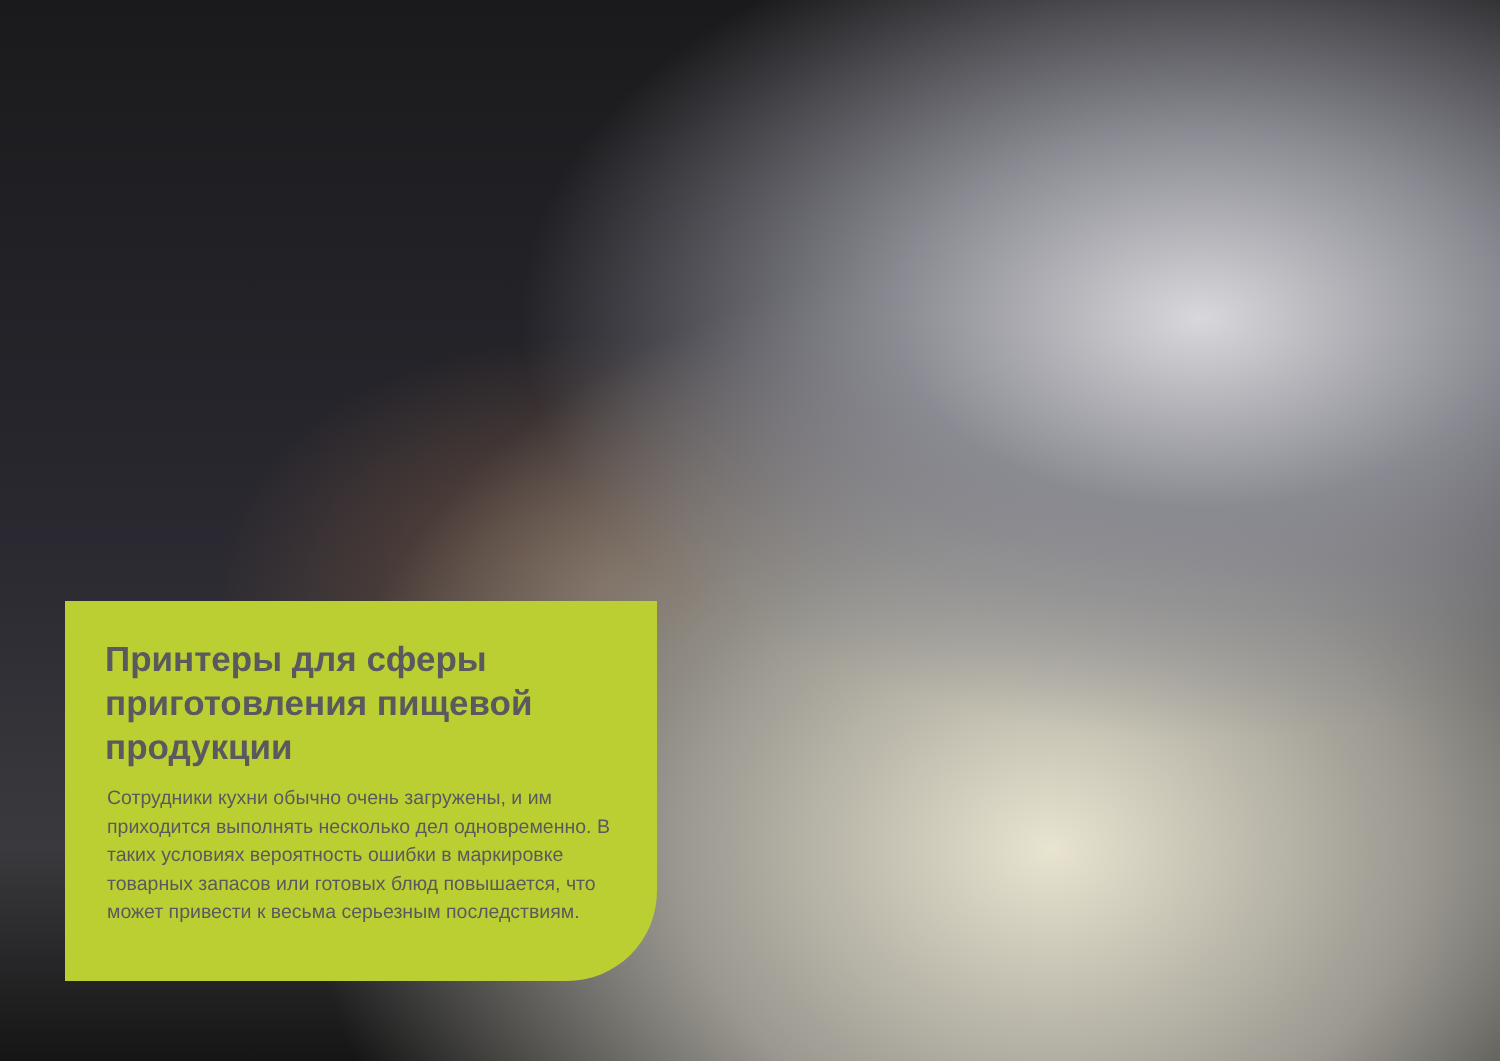Принтеры для сферы приготовления пищевой продукции
Сотрудники кухни обычно очень загружены, и им приходится выполнять несколько дел одновременно. В таких условиях вероятность ошибки в маркировке товарных запасов или готовых блюд повышается, что может привести к весьма серьезным последствиям.